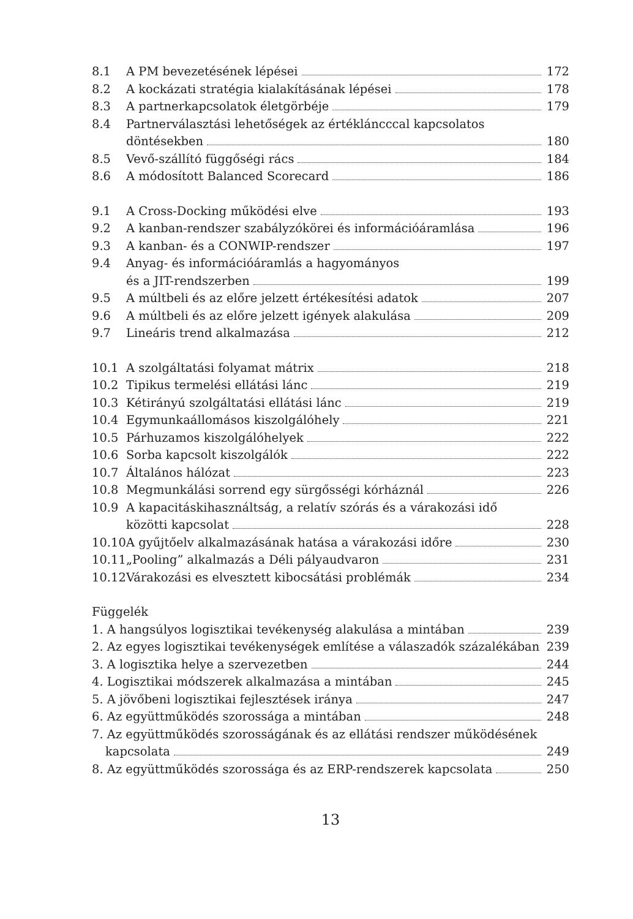8.1 A PM bevezetésének lépései 172
8.2 A kockázati stratégia kialakításának lépései
178
8.3 A partnerkapcsolatok életgörbéje
179
8.4 Partnerválasztási lehetőségek az értékláncccal kapcsolatos
döntésekben 180
8.5 Vevő-szállító függőségi rács 184
8.6 A módosított Balanced Scorecard
186
9.1 A Cross-Docking működési elve 193
9.2 A kanban-rendszer szabályzókörei és információáramlása
196
9.3 A kanban- és a CONWIP-rendszer 197
9.4 Anyag- és információáramlás a hagyományos
és a JIT-rendszerben 199
9.5 A múltbeli és az előre jelzett értékesítési adatok
207
9.6 A múltbeli és az előre jelzett igények alakulása
209
9.7 Lineáris trend alkalmazása 212
10.1 A szolgáltatási folyamat mátrix
218
10.2 Tipikus termelési ellátási lánc
219
10.3 Kétirányú szolgáltatási ellátási lánc
219
10.4 Egymunkaállomásos kiszolgálóhely
221
10.5 Párhuzamos kiszolgálóhelyek 222
10.6 Sorba kapcsolt kiszolgálók 222
10.7 Általános hálózat 223
10.8 Megmunkálási sorrend egy sürgősségi kórháznál
226
10.9 A kapacitáskihasználtság, a relatív szórás és a várakozási idő
közötti kapcsolat 228
10.10
A gyűjtőelv alkalmazásának hatása a várakozási időre
230
10.11
„Pooling” alkalmazás a Déli pályaudvaron
231
10.12
Várakozási es elvesztett kibocsátási problémák
234
Függelék
1. A hangsúlyos logisztikai tevékenység alakulása a mintában
239
2. Az egyes logisztikai tevékenységek említése a válaszadók százalékában
239
3. A logisztika helye a szervezetben
244
4. Logisztikai módszerek alkalmazása a mintában
245
5. A jövőbeni logisztikai fejlesztések iránya
247
6. Az együttműködés szorossága a mintában
248
7. Az együttműködés szorosságának és az ellátási rendszer működésének
kapcsolata 249
8. Az együttműködés szorossága és az ERP-rendszerek kapcsolata
250
13